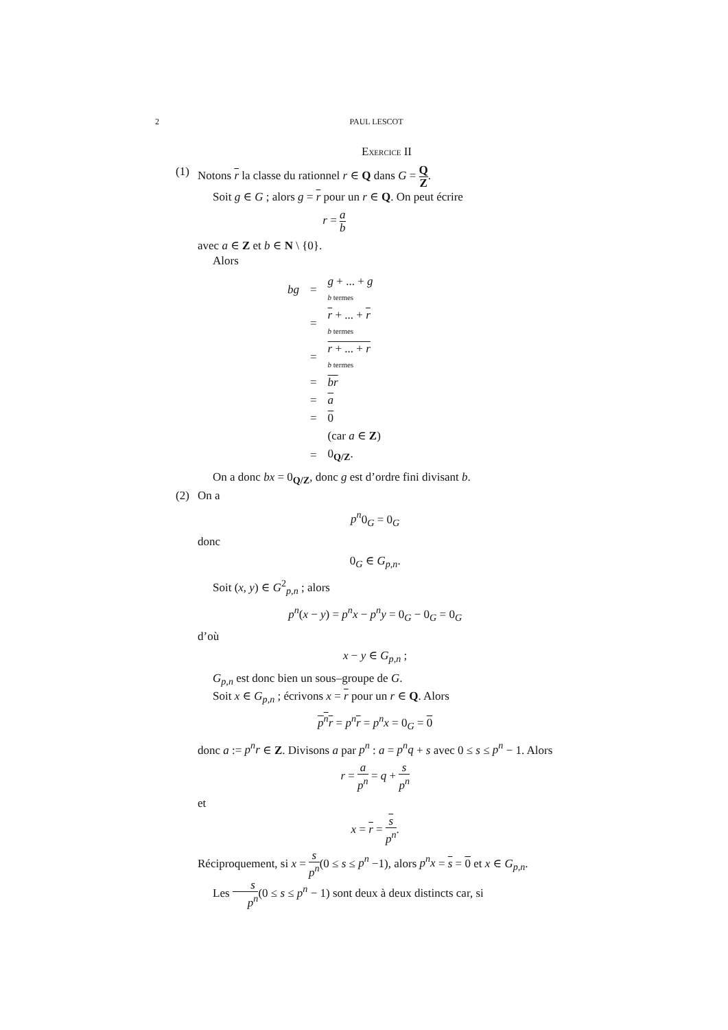2 PAUL LESCOT
EXERCICE II
(1) Notons r la classe du rationnel r ∈ Q dans G = Q Z.
Soit g ∈ G ; alors g = r pour un r ∈ Q. On peut écrire
r = a b
avec a ∈ Z et b ∈ N \ {0}.
Alors
| bg | = | g + ... + g b termes |
| | = | r + ... + r b termes |
| | = | r + ... + r b termes |
| | = | br |
| | = | a |
| | = | 0 |
| | | (car a ∈ Z ) |
| | = | 0<sub>Q/Z</sub>. |
On a donc bx = 0<sub>Q/Z</sub>, donc g est d’ordre fini divisant b.
(2) On a
p<sup>n</sup>0<sub>G</sub> = 0<sub>G</sub>
donc
0<sub>G</sub> ∈ G<sub>p,n</sub>.
Soit (x, y) ∈ G<sup>2</sup><sub>p,n</sub> ; alors
p<sup>n</sup>(x − y) = p<sup>n</sup>x − p<sup>n</sup>y = 0<sub>G</sub> − 0<sub>G</sub> = 0<sub>G</sub>
d’où
x − y ∈ G<sub>p,n</sub> ;
G<sub>p,n</sub> est donc bien un sous–groupe de G.
Soit x ∈ G<sub>p,n</sub> ; écrivons x = r pour un r ∈ Q. Alors
p<sup>n</sup>r = p<sup>n</sup> r = p<sup>n</sup>x = 0<sub>G</sub> = 0
donc a := p<sup>n</sup>r ∈ Z. Divisons a par p<sup>n</sup> : a = p<sup>n</sup>q + s avec 0 ≤ s ≤ p<sup>n</sup> − 1. Alors
r = a p<sup>n</sup> = q + s p<sup>n</sup>
et
x = r = s p<sup>n</sup>.
Réciproquement, si x = s p<sup>n</sup>(0 ≤ s ≤ p<sup>n</sup> −1), alors p<sup>n</sup>x = s = 0 et x ∈ G<sub>p,n</sub>.
Les s p<sup>n</sup>(0 ≤ s ≤ p<sup>n</sup> − 1) sont deux à deux distincts car, si